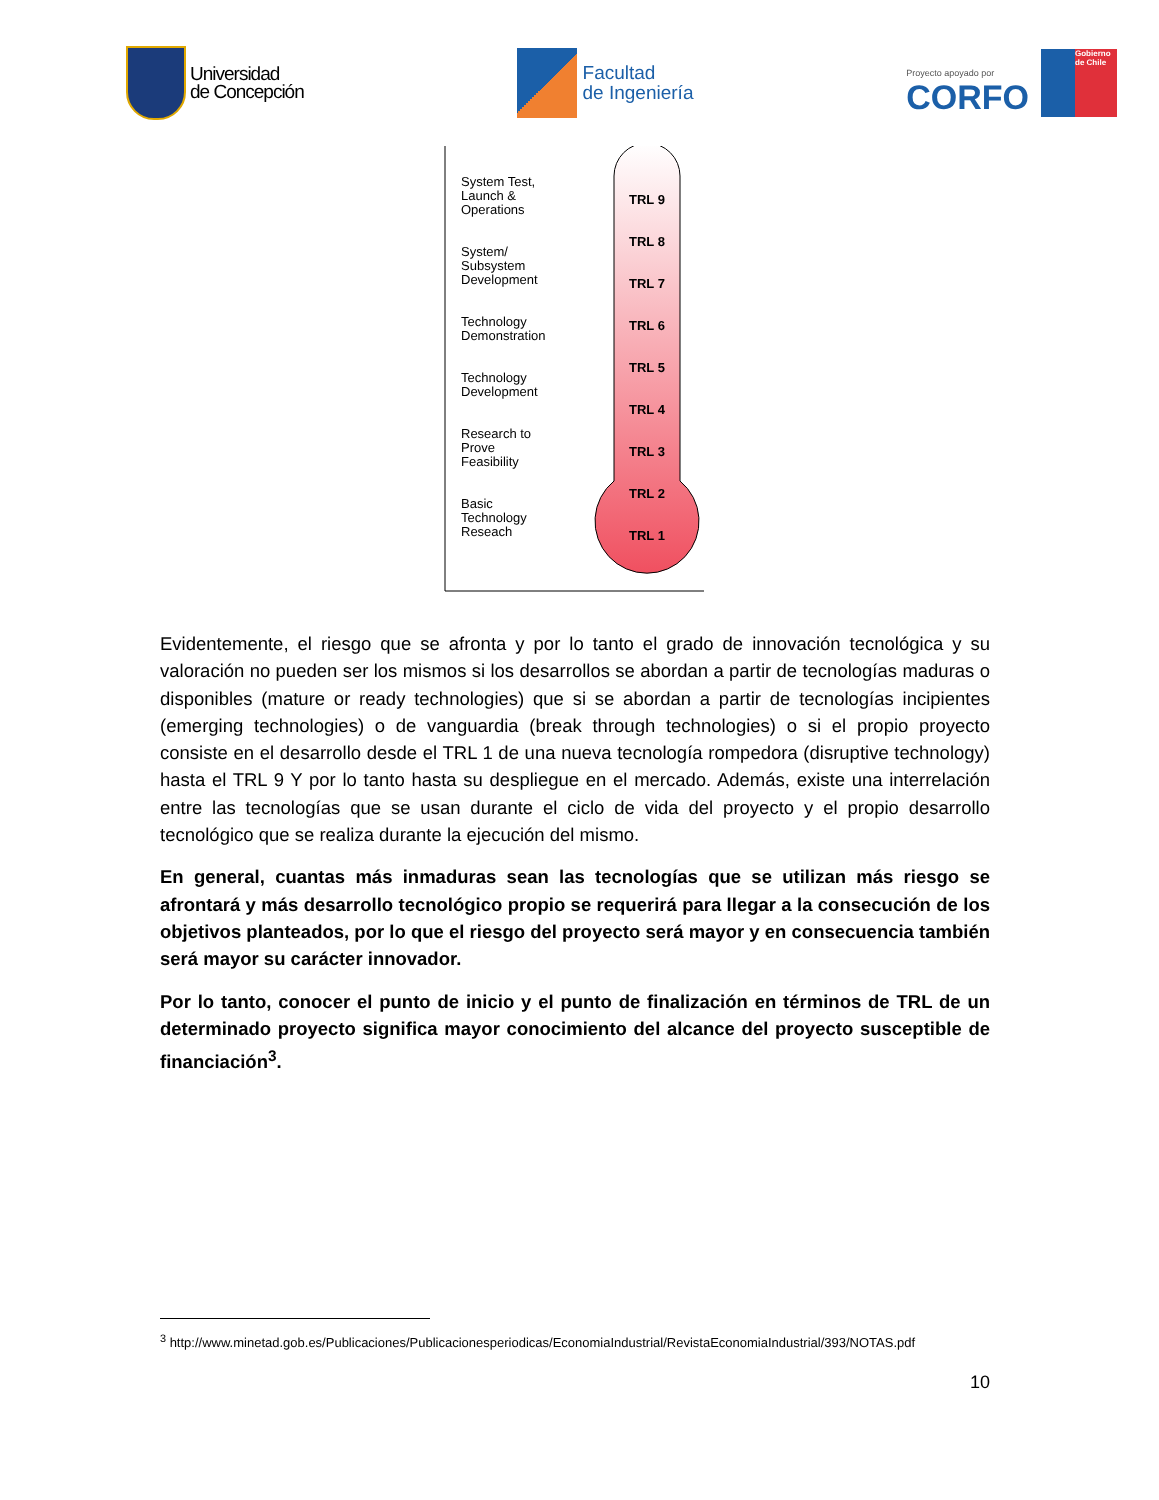Universidad
de Concepción
Facultad
de Ingeniería
Proyecto apoyado por
CORFO
Gobierno de Chile
TRL 9
TRL 8
TRL 7
TRL 6
TRL 5
TRL 4
TRL 3
TRL 2
TRL 1
System Test,
Launch &
Operations
System/
Subsystem
Development
Technology
Demonstration
Technology
Development
Research to
Prove
Feasibility
Basic
Technology
Reseach
Evidentemente, el riesgo que se afronta y por lo tanto el grado de innovación tecnológica y su valoración no pueden ser los mismos si los desarrollos se abordan a partir de tecnologías maduras o disponibles (mature or ready technologies) que si se abordan a partir de tecnologías incipientes (emerging technologies) o de vanguardia (break through technologies) o si el propio proyecto consiste en el desarrollo desde el TRL 1 de una nueva tecnología rompedora (disruptive technology) hasta el TRL 9 Y por lo tanto hasta su despliegue en el mercado. Además, existe una interrelación entre las tecnologías que se usan durante el ciclo de vida del proyecto y el propio desarrollo tecnológico que se realiza durante la ejecución del mismo.
En general, cuantas más inmaduras sean las tecnologías que se utilizan más riesgo se afrontará y más desarrollo tecnológico propio se requerirá para llegar a la consecución de los objetivos planteados, por lo que el riesgo del proyecto será mayor y en consecuencia también será mayor su carácter innovador.
Por lo tanto, conocer el punto de inicio y el punto de finalización en términos de TRL de un determinado proyecto significa mayor conocimiento del alcance del proyecto susceptible de financiación<sup>3</sup>.
<sup>3</sup> http://www.minetad.gob.es/Publicaciones/Publicacionesperiodicas/EconomiaIndustrial/RevistaEconomiaIndustrial/393/NOTAS.pdf
10